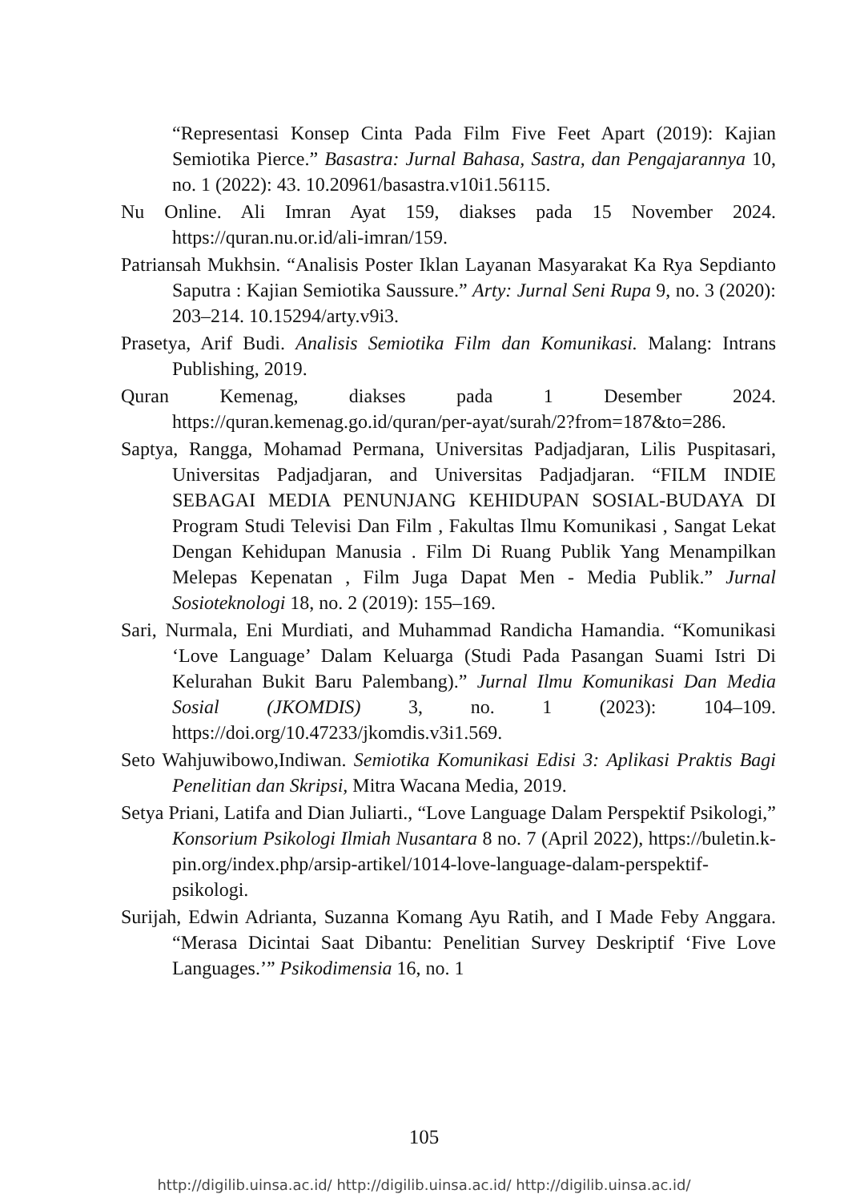“Representasi Konsep Cinta Pada Film Five Feet Apart (2019): Kajian Semiotika Pierce.” Basastra: Jurnal Bahasa, Sastra, dan Pengajarannya 10, no. 1 (2022): 43. 10.20961/basastra.v10i1.56115.
Nu Online. Ali Imran Ayat 159, diakses pada 15 November 2024. https://quran.nu.or.id/ali-imran/159.
Patriansah Mukhsin. “Analisis Poster Iklan Layanan Masyarakat Ka Rya Sepdianto Saputra : Kajian Semiotika Saussure.” Arty: Jurnal Seni Rupa 9, no. 3 (2020): 203–214. 10.15294/arty.v9i3.
Prasetya, Arif Budi. Analisis Semiotika Film dan Komunikasi. Malang: Intrans Publishing, 2019.
Quran Kemenag, diakses pada 1 Desember 2024. https://quran.kemenag.go.id/quran/per-ayat/surah/2?from=187&to=286.
Saptya, Rangga, Mohamad Permana, Universitas Padjadjaran, Lilis Puspitasari, Universitas Padjadjaran, and Universitas Padjadjaran. “FILM INDIE SEBAGAI MEDIA PENUNJANG KEHIDUPAN SOSIAL-BUDAYA DI Program Studi Televisi Dan Film , Fakultas Ilmu Komunikasi , Sangat Lekat Dengan Kehidupan Manusia . Film Di Ruang Publik Yang Menampilkan Melepas Kepenatan , Film Juga Dapat Men - Media Publik.” Jurnal Sosioteknologi 18, no. 2 (2019): 155–169.
Sari, Nurmala, Eni Murdiati, and Muhammad Randicha Hamandia. “Komunikasi ‘Love Language’ Dalam Keluarga (Studi Pada Pasangan Suami Istri Di Kelurahan Bukit Baru Palembang).” Jurnal Ilmu Komunikasi Dan Media Sosial (JKOMDIS) 3, no. 1 (2023): 104–109. https://doi.org/10.47233/jkomdis.v3i1.569.
Seto Wahjuwibowo,Indiwan. Semiotika Komunikasi Edisi 3: Aplikasi Praktis Bagi Penelitian dan Skripsi, Mitra Wacana Media, 2019.
Setya Priani, Latifa and Dian Juliarti., “Love Language Dalam Perspektif Psikologi,” Konsorium Psikologi Ilmiah Nusantara 8 no. 7 (April 2022), https://buletin.k-pin.org/index.php/arsip-artikel/1014-love-language-dalam-perspektif-psikologi.
Surijah, Edwin Adrianta, Suzanna Komang Ayu Ratih, and I Made Feby Anggara. “Merasa Dicintai Saat Dibantu: Penelitian Survey Deskriptif ‘Five Love Languages.’” Psikodimensia 16, no. 1
105
http://digilib.uinsa.ac.id/ http://digilib.uinsa.ac.id/ http://digilib.uinsa.ac.id/